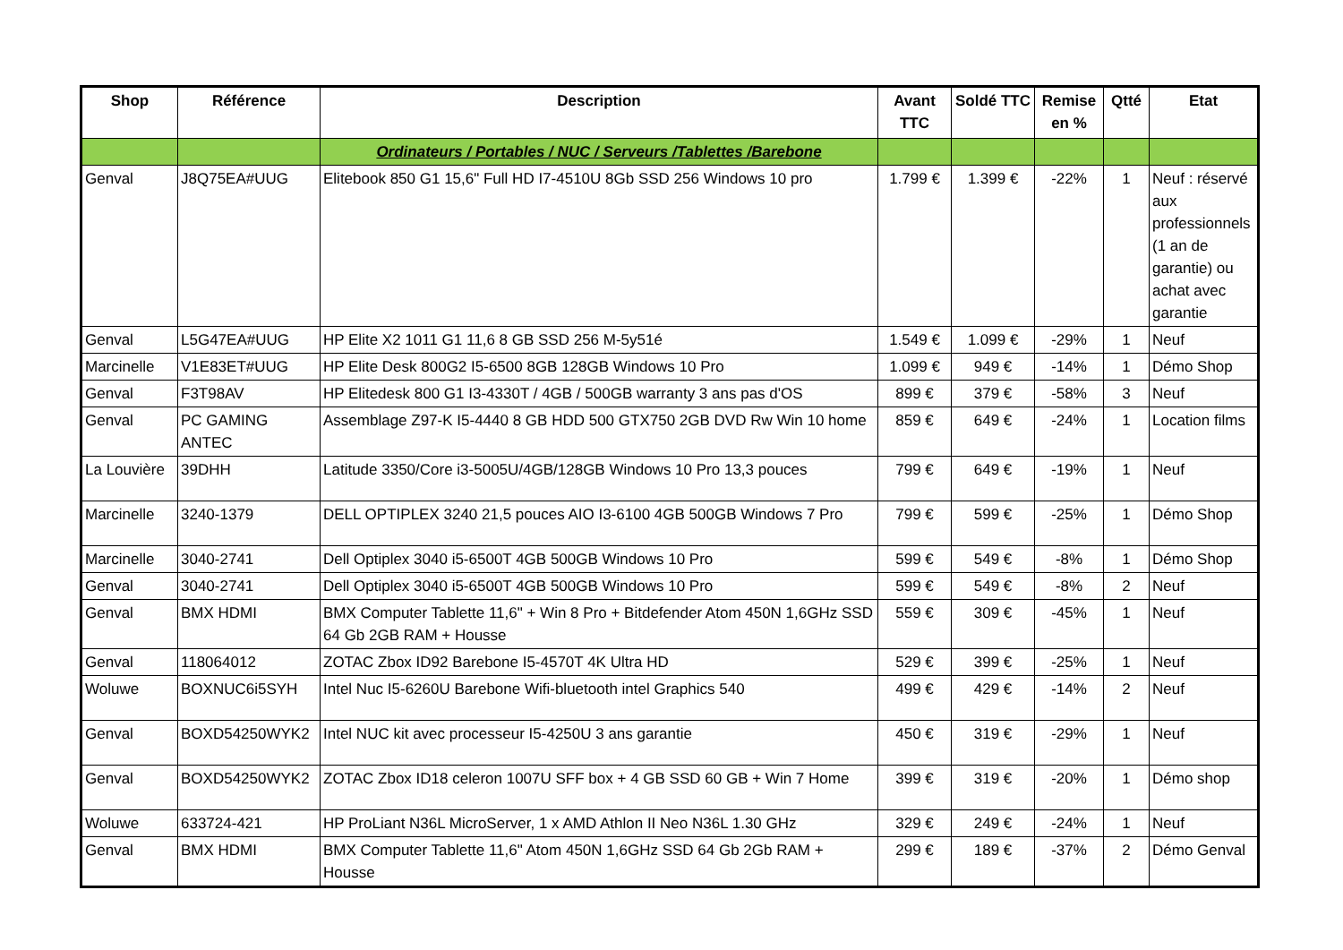| Shop | Référence | Description | Avant TTC | Soldé TTC | Remise en % | Qtté | Etat |
| --- | --- | --- | --- | --- | --- | --- | --- |
| | | Ordinateurs / Portables / NUC / Serveurs /Tablettes /Barebone | | | | | |
| Genval | J8Q75EA#UUG | Elitebook 850 G1 15,6" Full HD I7-4510U 8Gb SSD 256 Windows 10 pro | 1.799 € | 1.399 € | -22% | 1 | Neuf : réservé aux professionnels (1 an de garantie) ou achat avec garantie |
| Genval | L5G47EA#UUG | HP Elite X2 1011 G1 11,6 8 GB SSD 256 M-5y51é | 1.549 € | 1.099 € | -29% | 1 | Neuf |
| Marcinelle | V1E83ET#UUG | HP Elite Desk 800G2 I5-6500 8GB 128GB Windows 10 Pro | 1.099 € | 949 € | -14% | 1 | Démo Shop |
| Genval | F3T98AV | HP Elitedesk 800 G1 I3-4330T / 4GB / 500GB warranty 3 ans pas d'OS | 899 € | 379 € | -58% | 3 | Neuf |
| Genval | PC GAMING ANTEC | Assemblage Z97-K I5-4440 8 GB HDD 500 GTX750 2GB DVD Rw Win 10 home | 859 € | 649 € | -24% | 1 | Location films |
| La Louvière | 39DHH | Latitude 3350/Core i3-5005U/4GB/128GB Windows 10 Pro 13,3 pouces | 799 € | 649 € | -19% | 1 | Neuf |
| Marcinelle | 3240-1379 | DELL OPTIPLEX 3240 21,5 pouces AIO I3-6100 4GB 500GB Windows 7 Pro | 799 € | 599 € | -25% | 1 | Démo Shop |
| Marcinelle | 3040-2741 | Dell Optiplex 3040 i5-6500T 4GB 500GB Windows 10 Pro | 599 € | 549 € | -8% | 1 | Démo Shop |
| Genval | 3040-2741 | Dell Optiplex 3040 i5-6500T 4GB 500GB Windows 10 Pro | 599 € | 549 € | -8% | 2 | Neuf |
| Genval | BMX HDMI | BMX Computer Tablette 11,6" + Win 8 Pro + Bitdefender Atom 450N 1,6GHz SSD 64 Gb 2GB RAM + Housse | 559 € | 309 € | -45% | 1 | Neuf |
| Genval | 118064012 | ZOTAC Zbox ID92 Barebone I5-4570T 4K Ultra HD | 529 € | 399 € | -25% | 1 | Neuf |
| Woluwe | BOXNUC6i5SYH | Intel Nuc I5-6260U Barebone Wifi-bluetooth intel Graphics 540 | 499 € | 429 € | -14% | 2 | Neuf |
| Genval | BOXD54250WYK2 | Intel NUC kit avec processeur I5-4250U 3 ans garantie | 450 € | 319 € | -29% | 1 | Neuf |
| Genval | BOXD54250WYK2 | ZOTAC Zbox ID18 celeron 1007U SFF box + 4 GB SSD 60 GB + Win 7 Home | 399 € | 319 € | -20% | 1 | Démo shop |
| Woluwe | 633724-421 | HP ProLiant N36L MicroServer, 1 x AMD Athlon II Neo N36L 1.30 GHz | 329 € | 249 € | -24% | 1 | Neuf |
| Genval | BMX HDMI | BMX Computer Tablette 11,6" Atom 450N 1,6GHz SSD 64 Gb 2Gb RAM + Housse | 299 € | 189 € | -37% | 2 | Démo Genval |